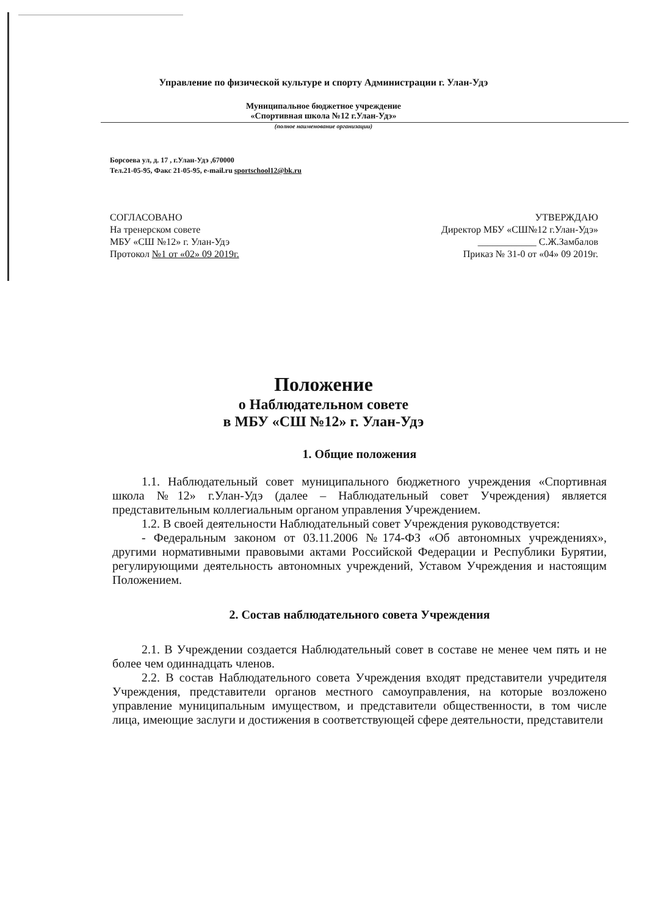Управление по физической культуре и спорту Администрации г. Улан-Удэ
Муниципальное бюджетное учреждение
«Спортивная школа №12 г.Улан-Удэ»
(полное наименование организации)
Борсоева ул, д. 17 , г.Улан-Удэ ,670000
Тел.21-05-95, Факс 21-05-95, e-mail.ru sportschool12@bk.ru
СОГЛАСОВАНО
На тренерском совете
МБУ «СШ №12» г. Улан-Удэ
Протокол №1 от «02» 09 2019г.
УТВЕРЖДАЮ
Директор МБУ «СШ№12 г.Улан-Удэ»
____________ С.Ж.Замбалов
Приказ № 31-0 от «04» 09 2019г.
Положение
о Наблюдательном совете
в МБУ «СШ №12» г. Улан-Удэ
1. Общие положения
1.1. Наблюдательный совет муниципального бюджетного учреждения «Спортивная школа №12» г.Улан-Удэ (далее – Наблюдательный совет Учреждения) является представительным коллегиальным органом управления Учреждением.
1.2. В своей деятельности Наблюдательный совет Учреждения руководствуется:
- Федеральным законом от 03.11.2006 №174-ФЗ «Об автономных учреждениях», другими нормативными правовыми актами Российской Федерации и Республики Бурятии, регулирующими деятельность автономных учреждений, Уставом Учреждения и настоящим Положением.
2. Состав наблюдательного совета Учреждения
2.1. В Учреждении создается Наблюдательный совет в составе не менее чем пять и не более чем одиннадцать членов.
2.2. В состав Наблюдательного совета Учреждения входят представители учредителя Учреждения, представители органов местного самоуправления, на которые возложено управление муниципальным имуществом, и представители общественности, в том числе лица, имеющие заслуги и достижения в соответствующей сфере деятельности, представители